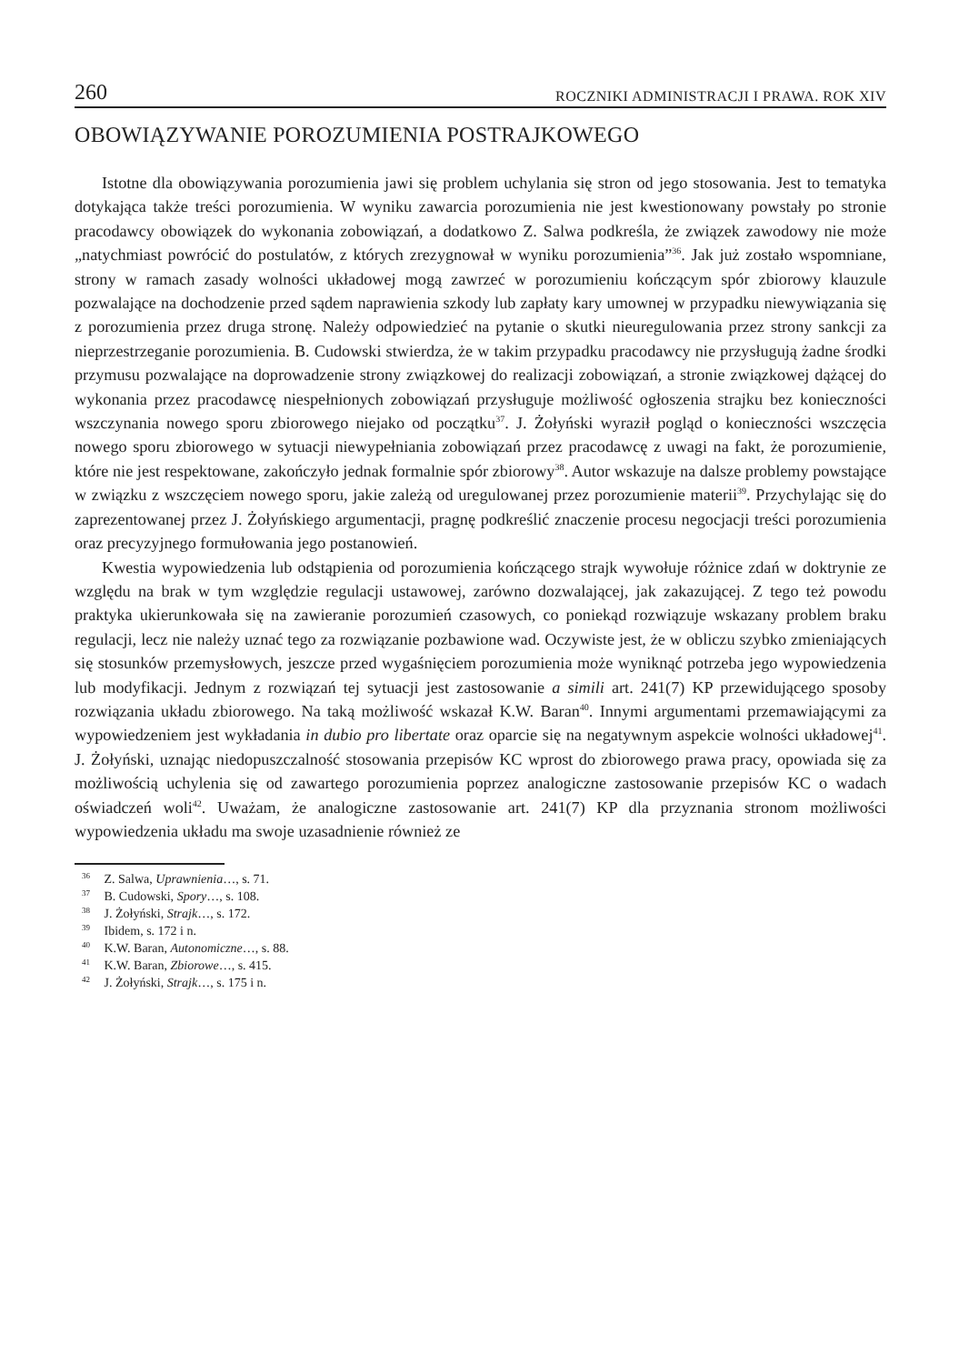260 ROCZNIKI ADMINISTRACJI I PRAWA. ROK XIV
OBOWIĄZYWANIE POROZUMIENIA POSTRAJKOWEGO
Istotne dla obowiązywania porozumienia jawi się problem uchylania się stron od jego stosowania. Jest to tematyka dotykająca także treści porozumienia. W wyniku zawarcia porozumienia nie jest kwestionowany powstały po stronie pracodawcy obowiązek do wykonania zobowiązań, a dodatkowo Z. Salwa podkreśla, że związek zawodowy nie może „natychmiast powrócić do postulatów, z których zrezygnował w wyniku porozumienia”<sup>36</sup>. Jak już zostało wspomniane, strony w ramach zasady wolności układowej mogą zawrzeć w porozumieniu kończącym spór zbiorowy klauzule pozwalające na dochodzenie przed sądem naprawienia szkody lub zapłaty kary umownej w przypadku niewywiązania się z porozumienia przez druga stronę. Należy odpowiedzieć na pytanie o skutki nieuregulowania przez strony sankcji za nieprzestrzeganie porozumienia. B. Cudowski stwierdza, że w takim przypadku pracodawcy nie przysługują żadne środki przymusu pozwalające na doprowadzenie strony związkowej do realizacji zobowiązań, a stronie związkowej dążącej do wykonania przez pracodawcę niespełnionych zobowiązań przysługuje możliwość ogłoszenia strajku bez konieczności wszczynania nowego sporu zbiorowego niejako od początku<sup>37</sup>. J. Żołyński wyraził pogląd o konieczności wszczęcia nowego sporu zbiorowego w sytuacji niewypełniania zobowiązań przez pracodawcę z uwagi na fakt, że porozumienie, które nie jest respektowane, zakończyło jednak formalnie spór zbiorowy<sup>38</sup>. Autor wskazuje na dalsze problemy powstające w związku z wszczęciem nowego sporu, jakie zależą od uregulowanej przez porozumienie materii<sup>39</sup>. Przychylając się do zaprezentowanej przez J. Żołyńskiego argumentacji, pragnę podkreślić znaczenie procesu negocjacji treści porozumienia oraz precyzyjnego formułowania jego postanowień.
Kwestia wypowiedzenia lub odstąpienia od porozumienia kończącego strajk wywołuje różnice zdań w doktrynie ze względu na brak w tym względzie regulacji ustawowej, zarówno dozwalającej, jak zakazującej. Z tego też powodu praktyka ukierunkowała się na zawieranie porozumień czasowych, co poniekąd rozwiązuje wskazany problem braku regulacji, lecz nie należy uznać tego za rozwiązanie pozbawione wad. Oczywiste jest, że w obliczu szybko zmieniających się stosunków przemysłowych, jeszcze przed wygaśnięciem porozumienia może wyniknąć potrzeba jego wypowiedzenia lub modyfikacji. Jednym z rozwiązań tej sytuacji jest zastosowanie a simili art. 241(7) KP przewidującego sposoby rozwiązania układu zbiorowego. Na taką możliwość wskazał K.W. Baran<sup>40</sup>. Innymi argumentami przemawiającymi za wypowiedzeniem jest wykładania in dubio pro libertate oraz oparcie się na negatywnym aspekcie wolności układowej<sup>41</sup>. J. Żołyński, uznając niedopuszczalność stosowania przepisów KC wprost do zbiorowego prawa pracy, opowiada się za możliwością uchylenia się od zawartego porozumienia poprzez analogiczne zastosowanie przepisów KC o wadach oświadczeń woli<sup>42</sup>. Uważam, że analogiczne zastosowanie art. 241(7) KP dla przyznania stronom możliwości wypowiedzenia układu ma swoje uzasadnienie również ze
<sup>36</sup> Z. Salwa, Uprawnienia…, s. 71.
<sup>37</sup> B. Cudowski, Spory…, s. 108.
<sup>38</sup> J. Żołyński, Strajk…, s. 172.
<sup>39</sup> Ibidem, s. 172 i n.
<sup>40</sup> K.W. Baran, Autonomiczne…, s. 88.
<sup>41</sup> K.W. Baran, Zbiorowe…, s. 415.
<sup>42</sup> J. Żołyński, Strajk…, s. 175 i n.